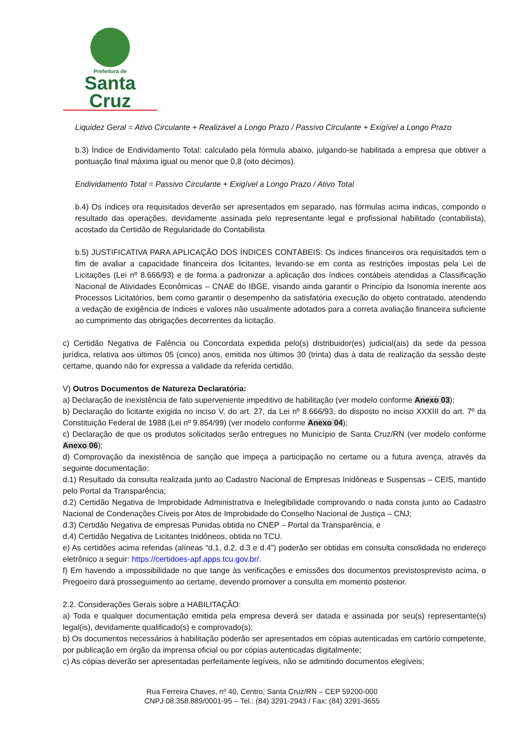Prefeitura de
Santa Cruz
Liquidez Geral = Ativo Circulante + Realizável a Longo Prazo / Passivo Circulante + Exigível a Longo Prazo
b.3) Índice de Endividamento Total: calculado pela fórmula abaixo, julgando-se habilitada a empresa que obtiver a pontuação final máxima igual ou menor que 0,8 (oito décimos).
Endividamento Total = Passivo Circulante + Exigível a Longo Prazo / Ativo Total
b.4) Os índices ora requisitados deverão ser apresentados em separado, nas fórmulas acima indicas, compondo o resultado das operações, devidamente assinada pelo representante legal e profissional habilitado (contabilista), acostado da Certidão de Regularidade do Contabilista
b.5) JUSTIFICATIVA PARA APLICAÇÃO DOS ÍNDICES CONTÁBEIS: Os índices financeiros ora requisitados tem o fim de avaliar a capacidade financeira dos licitantes, levando-se em conta as restrições impostas pela Lei de Licitações (Lei nº 8.666/93) e de forma a padronizar a aplicação dos índices contábeis atendidas a Classificação Nacional de Atividades Econômicas – CNAE do IBGE, visando ainda garantir o Princípio da Isonomia inerente aos Processos Licitatórios, bem como garantir o desempenho da satisfatória execução do objeto contratado, atendendo a vedação de exigência de índices e valores não usualmente adotados para a correta avaliação financeira suficiente ao cumprimento das obrigações decorrentes da licitação.
c) Certidão Negativa de Falência ou Concordata expedida pelo(s) distribuidor(es) judicial(ais) da sede da pessoa jurídica, relativa aos últimos 05 (cinco) anos, emitida nos últimos 30 (trinta) dias à data de realização da sessão deste certame, quando não for expressa a validade da referida certidão.
V) Outros Documentos de Natureza Declaratória:
a) Declaração de inexistência de fato superveniente impeditivo de habilitação (ver modelo conforme Anexo 03);
b) Declaração do licitante exigida no inciso V, do art. 27, da Lei nº 8.666/93, do disposto no inciso XXXIII do art. 7º da Constituição Federal de 1988 (Lei nº 9.854/99) (ver modelo conforme Anexo 04);
c) Declaração de que os produtos solicitados serão entregues no Município de Santa Cruz/RN (ver modelo conforme Anexo 06);
d) Comprovação da inexistência de sanção que impeça a participação no certame ou a futura avença, através da seguinte documentação:
d.1) Resultado da consulta realizada junto ao Cadastro Nacional de Empresas Inidôneas e Suspensas – CEIS, mantido pelo Portal da Transparência;
d.2) Certidão Negativa de Improbidade Administrativa e Inelegibilidade comprovando o nada consta junto ao Cadastro Nacional de Condenações Cíveis por Atos de Improbidade do Conselho Nacional de Justiça – CNJ;
d.3) Certidão Negativa de empresas Punidas obtida no CNEP – Portal da Transparência, e
d.4) Certidão Negativa de Licitantes Inidôneos, obtida no TCU.
e) As certidões acima referidas (alíneas “d.1, d.2, d.3 e d.4”) poderão ser obtidas em consulta consolidada no endereço eletrônico a seguir: https://certidoes-apf.apps.tcu.gov.br/.
f) Em havendo a impossibilidade no que tange às verificações e emissões dos documentos previstosprevisto acima, o Pregoeiro dará prosseguimento ao certame, devendo promover a consulta em momento posterior.
2.2. Considerações Gerais sobre a HABILITAÇÃO:
a) Toda e qualquer documentação emitida pela empresa deverá ser datada e assinada por seu(s) representante(s) legal(is), devidamente qualificado(s) e comprovado(s);
b) Os documentos necessários à habilitação poderão ser apresentados em cópias autenticadas em cartório competente, por publicação em órgão da imprensa oficial ou por cópias autenticadas digitalmente;
c) As cópias deverão ser apresentadas perfeitamente legíveis, não se admitindo documentos elegíveis;
Rua Ferreira Chaves, nº 40, Centro, Santa Cruz/RN – CEP 59200-000
CNPJ 08.358.889/0001-95 – Tel.: (84) 3291-2943 / Fax: (84) 3291-3655